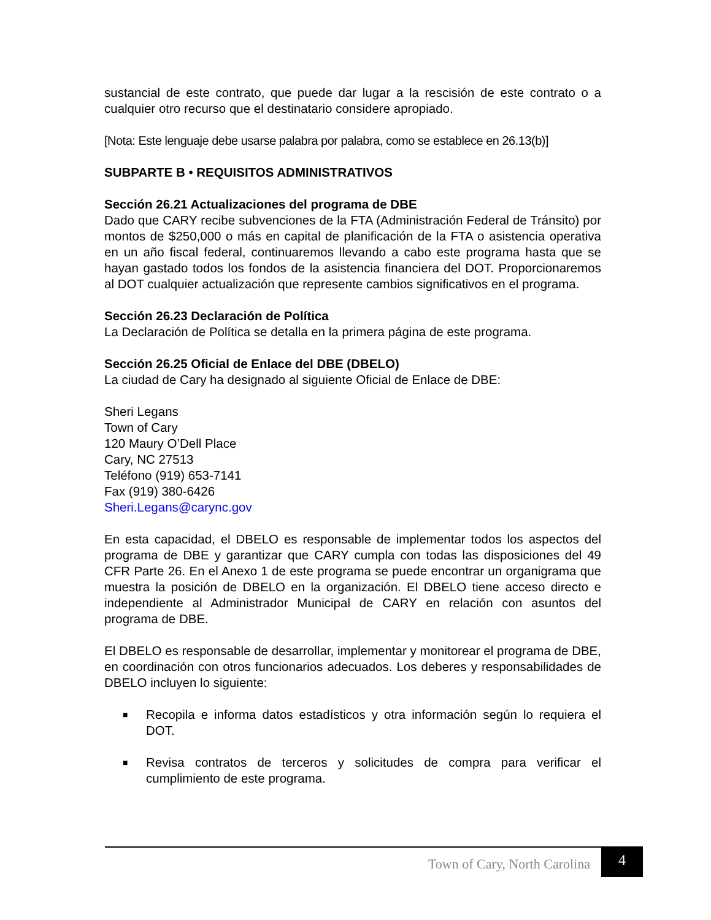sustancial de este contrato, que puede dar lugar a la rescisión de este contrato o a cualquier otro recurso que el destinatario considere apropiado.
[Nota: Este lenguaje debe usarse palabra por palabra, como se establece en 26.13(b)]
SUBPARTE B • REQUISITOS ADMINISTRATIVOS
Sección 26.21 Actualizaciones del programa de DBE
Dado que CARY recibe subvenciones de la FTA (Administración Federal de Tránsito) por montos de $250,000 o más en capital de planificación de la FTA o asistencia operativa en un año fiscal federal, continuaremos llevando a cabo este programa hasta que se hayan gastado todos los fondos de la asistencia financiera del DOT. Proporcionaremos al DOT cualquier actualización que represente cambios significativos en el programa.
Sección 26.23 Declaración de Política
La Declaración de Política se detalla en la primera página de este programa.
Sección 26.25 Oficial de Enlace del DBE (DBELO)
La ciudad de Cary ha designado al siguiente Oficial de Enlace de DBE:
Sheri Legans
Town of Cary
120 Maury O’Dell Place
Cary, NC 27513
Teléfono (919) 653-7141
Fax (919) 380-6426
Sheri.Legans@carync.gov
En esta capacidad, el DBELO es responsable de implementar todos los aspectos del programa de DBE y garantizar que CARY cumpla con todas las disposiciones del 49 CFR Parte 26. En el Anexo 1 de este programa se puede encontrar un organigrama que muestra la posición de DBELO en la organización. El DBELO tiene acceso directo e independiente al Administrador Municipal de CARY en relación con asuntos del programa de DBE.
El DBELO es responsable de desarrollar, implementar y monitorear el programa de DBE, en coordinación con otros funcionarios adecuados. Los deberes y responsabilidades de DBELO incluyen lo siguiente:
■ Recopila e informa datos estadísticos y otra información según lo requiera el DOT.
■ Revisa contratos de terceros y solicitudes de compra para verificar el cumplimiento de este programa.
Town of Cary, North Carolina 4